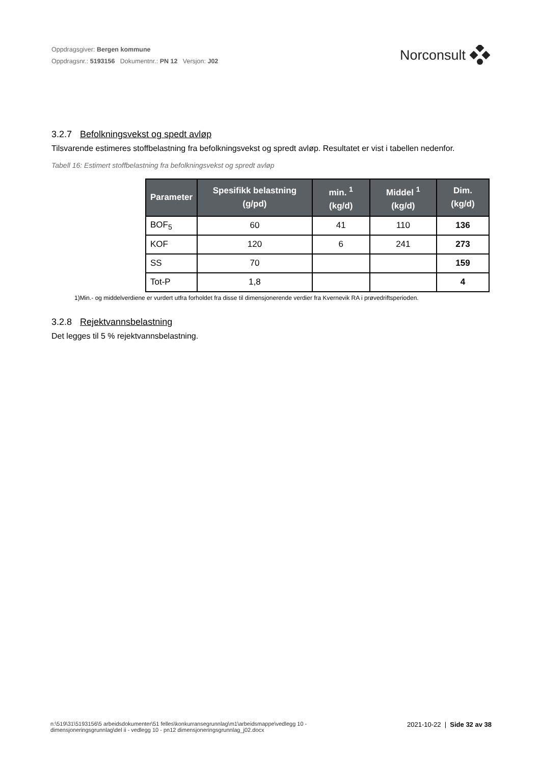Oppdragsgiver: Bergen kommune
Oppdragsnr.: 5193156 Dokumentnr.: PN 12 Versjon: J02
Norconsult
3.2.7 Befolkningsvekst og spedt avløp
Tilsvarende estimeres stoffbelastning fra befolkningsvekst og spredt avløp. Resultatet er vist i tabellen nedenfor.
Tabell 16: Estimert stoffbelastning fra befolkningsvekst og spredt avløp
| Parameter | Spesifikk belastning (g/pd) | min. <sup>1</sup> (kg/d) | Middel <sup>1</sup> (kg/d) | Dim. (kg/d) |
| --- | --- | --- | --- | --- |
| BOF<sub>5</sub> | 60 | 41 | 110 | 136 |
| KOF | 120 | 6 | 241 | 273 |
| SS | 70 | | | 159 |
| Tot-P | 1,8 | | | 4 |
1)Min.- og middelverdiene er vurdert utfra forholdet fra disse til dimensjonerende verdier fra Kvernevik RA i prøvedriftsperioden.
3.2.8 Rejektvannsbelastning
Det legges til 5 % rejektvannsbelastning.
n:\519\31\5193156\5 arbeidsdokumenter\51 felles\konkurransegrunnlag\m1\arbeidsmappe\vedlegg 10 - dimensjoneringsgrunnlag\del ii - vedlegg 10 - pn12 dimensjoneringsgrunnlag_j02.docx
2021-10-22 | Side 32 av 38